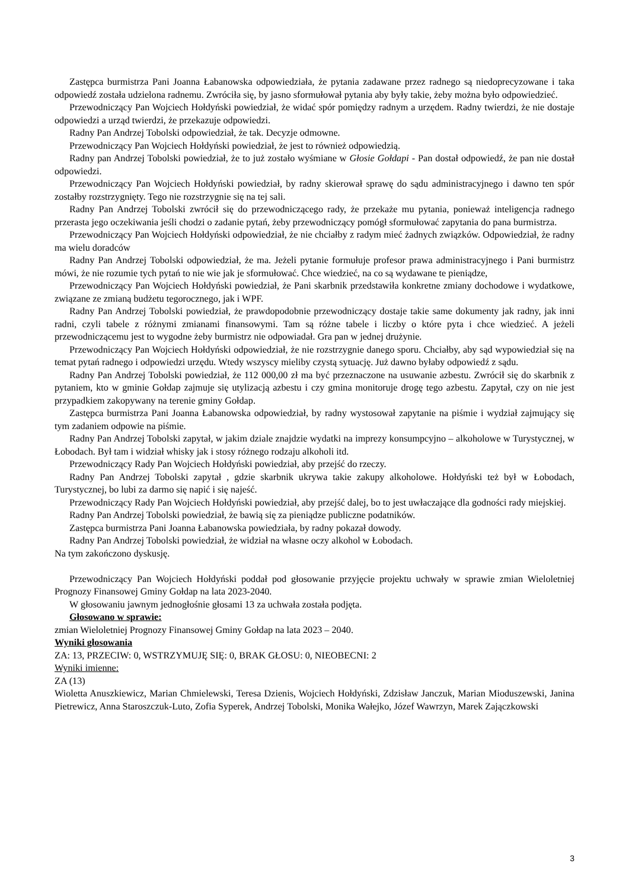Zastępca burmistrza Pani Joanna Łabanowska odpowiedziała, że pytania zadawane przez radnego są niedoprecyzowane i taka odpowiedź została udzielona radnemu. Zwróciła się, by jasno sformułował pytania aby były takie, żeby można było odpowiedzieć.
Przewodniczący Pan Wojciech Hołdyński powiedział, że widać spór pomiędzy radnym a urzędem. Radny twierdzi, że nie dostaje odpowiedzi a urząd twierdzi, że przekazuje odpowiedzi.
Radny Pan Andrzej Tobolski odpowiedział, że tak. Decyzje odmowne.
Przewodniczący Pan Wojciech Hołdyński powiedział, że jest to również odpowiedzią.
Radny pan Andrzej Tobolski powiedział, że to już zostało wyśmiane w Głosie Gołdapi - Pan dostał odpowiedź, że pan nie dostał odpowiedzi.
Przewodniczący Pan Wojciech Hołdyński powiedział, by radny skierował sprawę do sądu administracyjnego i dawno ten spór zostałby rozstrzygnięty. Tego nie rozstrzygnie się na tej sali.
Radny Pan Andrzej Tobolski zwrócił się do przewodniczącego rady, że przekaże mu pytania, ponieważ inteligencja radnego przerasta jego oczekiwania jeśli chodzi o zadanie pytań, żeby przewodniczący pomógł sformułować zapytania do pana burmistrza.
Przewodniczący Pan Wojciech Hołdyński odpowiedział, że nie chciałby z radym mieć żadnych związków. Odpowiedział, że radny ma wielu doradców
Radny Pan Andrzej Tobolski odpowiedział, że ma. Jeżeli pytanie formułuje profesor prawa administracyjnego i Pani burmistrz mówi, że nie rozumie tych pytań to nie wie jak je sformułować. Chce wiedzieć, na co są wydawane te pieniądze,
Przewodniczący Pan Wojciech Hołdyński powiedział, że Pani skarbnik przedstawiła konkretne zmiany dochodowe i wydatkowe, związane ze zmianą budżetu tegorocznego, jak i WPF.
Radny Pan Andrzej Tobolski powiedział, że prawdopodobnie przewodniczący dostaje takie same dokumenty jak radny, jak inni radni, czyli tabele z różnymi zmianami finansowymi. Tam są różne tabele i liczby o które pyta i chce wiedzieć. A jeżeli przewodniczącemu jest to wygodne żeby burmistrz nie odpowiadał. Gra pan w jednej drużynie.
Przewodniczący Pan Wojciech Hołdyński odpowiedział, że nie rozstrzygnie danego sporu. Chciałby, aby sąd wypowiedział się na temat pytań radnego i odpowiedzi urzędu. Wtedy wszyscy mieliby czystą sytuację. Już dawno byłaby odpowiedź z sądu.
Radny Pan Andrzej Tobolski powiedział, że 112 000,00 zł ma być przeznaczone na usuwanie azbestu. Zwrócił się do skarbnik z pytaniem, kto w gminie Gołdap zajmuje się utylizacją azbestu i czy gmina monitoruje drogę tego azbestu. Zapytał, czy on nie jest przypadkiem zakopywany na terenie gminy Gołdap.
Zastępca burmistrza Pani Joanna Łabanowska odpowiedział, by radny wystosował zapytanie na piśmie i wydział zajmujący się tym zadaniem odpowie na piśmie.
Radny Pan Andrzej Tobolski zapytał, w jakim dziale znajdzie wydatki na imprezy konsumpcyjno – alkoholowe w Turystycznej, w Łobodach. Był tam i widział whisky jak i stosy różnego rodzaju alkoholi itd.
Przewodniczący Rady Pan Wojciech Hołdyński powiedział, aby przejść do rzeczy.
Radny Pan Andrzej Tobolski zapytał , gdzie skarbnik ukrywa takie zakupy alkoholowe. Hołdyński też był w Łobodach, Turystycznej, bo lubi za darmo się napić i się najeść.
Przewodniczący Rady Pan Wojciech Hołdyński powiedział, aby przejść dalej, bo to jest uwłaczające dla godności rady miejskiej.
Radny Pan Andrzej Tobolski powiedział, że bawią się za pieniądze publiczne podatników.
Zastępca burmistrza Pani Joanna Łabanowska powiedziała, by radny pokazał dowody.
Radny Pan Andrzej Tobolski powiedział, że widział na własne oczy alkohol w Łobodach.
Na tym zakończono dyskusję.
Przewodniczący Pan Wojciech Hołdyński poddał pod głosowanie przyjęcie projektu uchwały w sprawie zmian Wieloletniej Prognozy Finansowej Gminy Gołdap na lata 2023-2040.
W głosowaniu jawnym jednogłośnie głosami 13 za uchwała została podjęta.
Głosowano w sprawie:
zmian Wieloletniej Prognozy Finansowej Gminy Gołdap na lata 2023 – 2040.
Wyniki głosowania
ZA: 13, PRZECIW: 0, WSTRZYMUJĘ SIĘ: 0, BRAK GŁOSU: 0, NIEOBECNI: 2
Wyniki imienne:
ZA (13)
Wioletta Anuszkiewicz, Marian Chmielewski, Teresa Dzienis, Wojciech Hołdyński, Zdzisław Janczuk, Marian Mioduszewski, Janina Pietrewicz, Anna Staroszczuk-Luto, Zofia Syperek, Andrzej Tobolski, Monika Wałejko, Józef Wawrzyn, Marek Zajączkowski
3